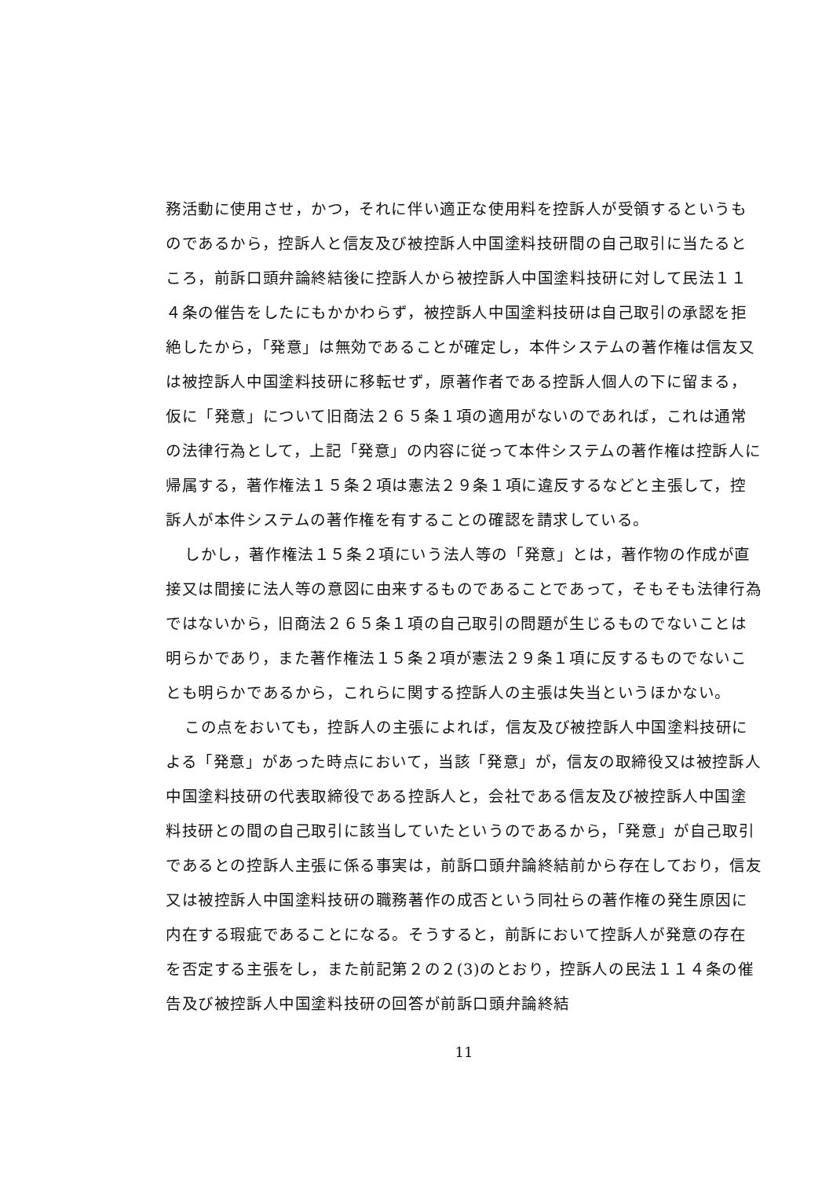務活動に使用させ，かつ，それに伴い適正な使用料を控訴人が受領するというものであるから，控訴人と信友及び被控訴人中国塗料技研間の自己取引に当たるところ，前訴口頭弁論終結後に控訴人から被控訴人中国塗料技研に対して民法１１４条の催告をしたにもかかわらず，被控訴人中国塗料技研は自己取引の承認を拒絶したから，「発意」は無効であることが確定し，本件システムの著作権は信友又は被控訴人中国塗料技研に移転せず，原著作者である控訴人個人の下に留まる，仮に「発意」について旧商法２６５条１項の適用がないのであれば，これは通常の法律行為として，上記「発意」の内容に従って本件システムの著作権は控訴人に帰属する，著作権法１５条２項は憲法２９条１項に違反するなどと主張して，控訴人が本件システムの著作権を有することの確認を請求している。
しかし，著作権法１５条２項にいう法人等の「発意」とは，著作物の作成が直接又は間接に法人等の意図に由来するものであることであって，そもそも法律行為ではないから，旧商法２６５条１項の自己取引の問題が生じるものでないことは明らかであり，また著作権法１５条２項が憲法２９条１項に反するものでないことも明らかであるから，これらに関する控訴人の主張は失当というほかない。
この点をおいても，控訴人の主張によれば，信友及び被控訴人中国塗料技研による「発意」があった時点において，当該「発意」が，信友の取締役又は被控訴人中国塗料技研の代表取締役である控訴人と，会社である信友及び被控訴人中国塗料技研との間の自己取引に該当していたというのであるから，「発意」が自己取引であるとの控訴人主張に係る事実は，前訴口頭弁論終結前から存在しており，信友又は被控訴人中国塗料技研の職務著作の成否という同社らの著作権の発生原因に内在する瑕疵であることになる。そうすると，前訴において控訴人が発意の存在を否定する主張をし，また前記第２の２(3)のとおり，控訴人の民法１１４条の催告及び被控訴人中国塗料技研の回答が前訴口頭弁論終結
11